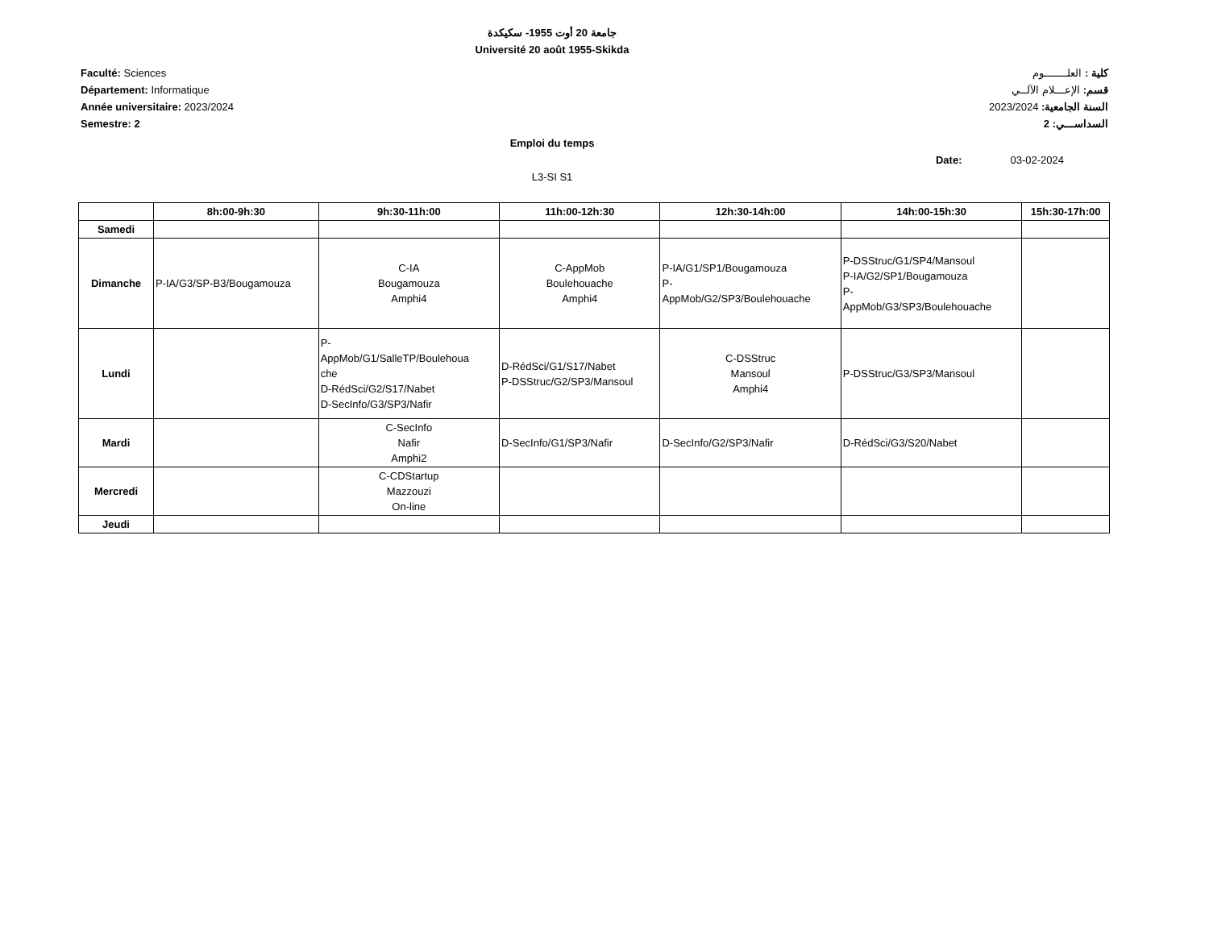جامعة 20 أوت 1955- سكيكدة
Université 20 août 1955-Skikda
Faculté: Sciences
Département: Informatique
Année universitaire: 2023/2024
Semestre: 2
كلية : العلـــــــوم
قسم: الإعـــلام الآلــي
السنة الجامعية: 2023/2024
السداســـي: 2
Emploi du temps
Date: 03-02-2024
L3-SI S1
| | 8h:00-9h:30 | 9h:30-11h:00 | 11h:00-12h:30 | 12h:30-14h:00 | 14h:00-15h:30 | 15h:30-17h:00 |
| --- | --- | --- | --- | --- | --- | --- |
| Samedi | | | | | | |
| Dimanche | P-IA/G3/SP-B3/Bougamouza | C-IA Bougamouza Amphi4 | C-AppMob Boulehouache Amphi4 | P-IA/G1/SP1/Bougamouza P- AppMob/G2/SP3/Boulehouache | P-DSStruc/G1/SP4/Mansoul P-IA/G2/SP1/Bougamouza P- AppMob/G3/SP3/Boulehouache | |
| Lundi | | P- AppMob/G1/SalleTP/Boulehoua che D-RédSci/G2/S17/Nabet D-SecInfo/G3/SP3/Nafir | D-RédSci/G1/S17/Nabet P-DSStruc/G2/SP3/Mansoul | C-DSStruc Mansoul Amphi4 | P-DSStruc/G3/SP3/Mansoul | |
| Mardi | | C-SecInfo Nafir Amphi2 | D-SecInfo/G1/SP3/Nafir | D-SecInfo/G2/SP3/Nafir | D-RédSci/G3/S20/Nabet | |
| Mercredi | | C-CDStartup Mazzouzi On-line | | | | |
| Jeudi | | | | | | |